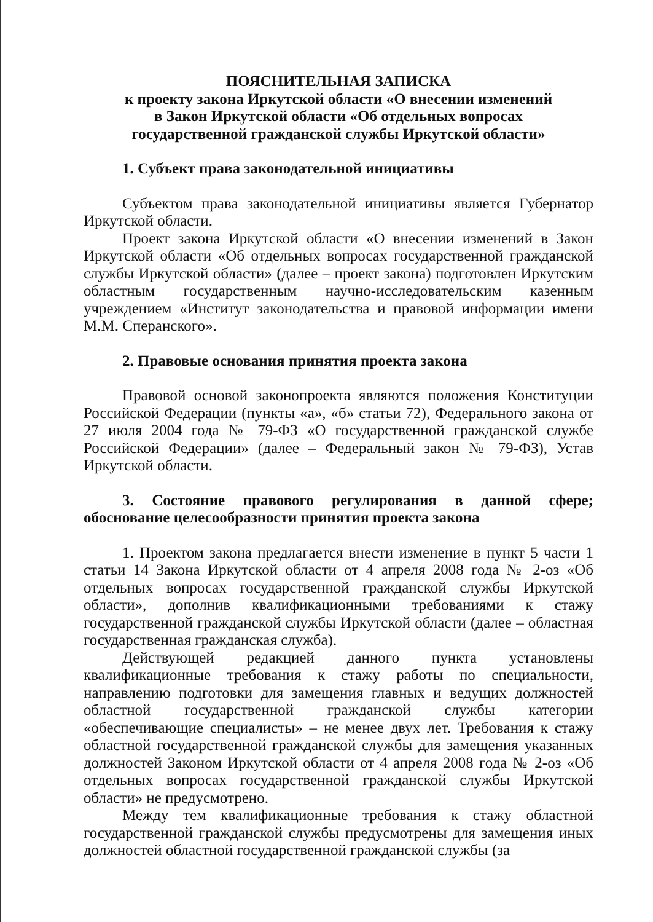ПОЯСНИТЕЛЬНАЯ ЗАПИСКА
к проекту закона Иркутской области «О внесении изменений
в Закон Иркутской области «Об отдельных вопросах
государственной гражданской службы Иркутской области»
1. Субъект права законодательной инициативы
Субъектом права законодательной инициативы является Губернатор Иркутской области.
Проект закона Иркутской области «О внесении изменений в Закон Иркутской области «Об отдельных вопросах государственной гражданской службы Иркутской области» (далее – проект закона) подготовлен Иркутским областным государственным научно-исследовательским казенным учреждением «Институт законодательства и правовой информации имени М.М. Сперанского».
2. Правовые основания принятия проекта закона
Правовой основой законопроекта являются положения Конституции Российской Федерации (пункты «а», «б» статьи 72), Федерального закона от 27 июля 2004 года № 79-ФЗ «О государственной гражданской службе Российской Федерации» (далее – Федеральный закон № 79-ФЗ), Устав Иркутской области.
3. Состояние правового регулирования в данной сфере; обоснование целесообразности принятия проекта закона
1. Проектом закона предлагается внести изменение в пункт 5 части 1 статьи 14 Закона Иркутской области от 4 апреля 2008 года № 2-оз «Об отдельных вопросах государственной гражданской службы Иркутской области», дополнив квалификационными требованиями к стажу государственной гражданской службы Иркутской области (далее – областная государственная гражданская служба).
Действующей редакцией данного пункта установлены квалификационные требования к стажу работы по специальности, направлению подготовки для замещения главных и ведущих должностей областной государственной гражданской службы категории «обеспечивающие специалисты» – не менее двух лет. Требования к стажу областной государственной гражданской службы для замещения указанных должностей Законом Иркутской области от 4 апреля 2008 года № 2-оз «Об отдельных вопросах государственной гражданской службы Иркутской области» не предусмотрено.
Между тем квалификационные требования к стажу областной государственной гражданской службы предусмотрены для замещения иных должностей областной государственной гражданской службы (за